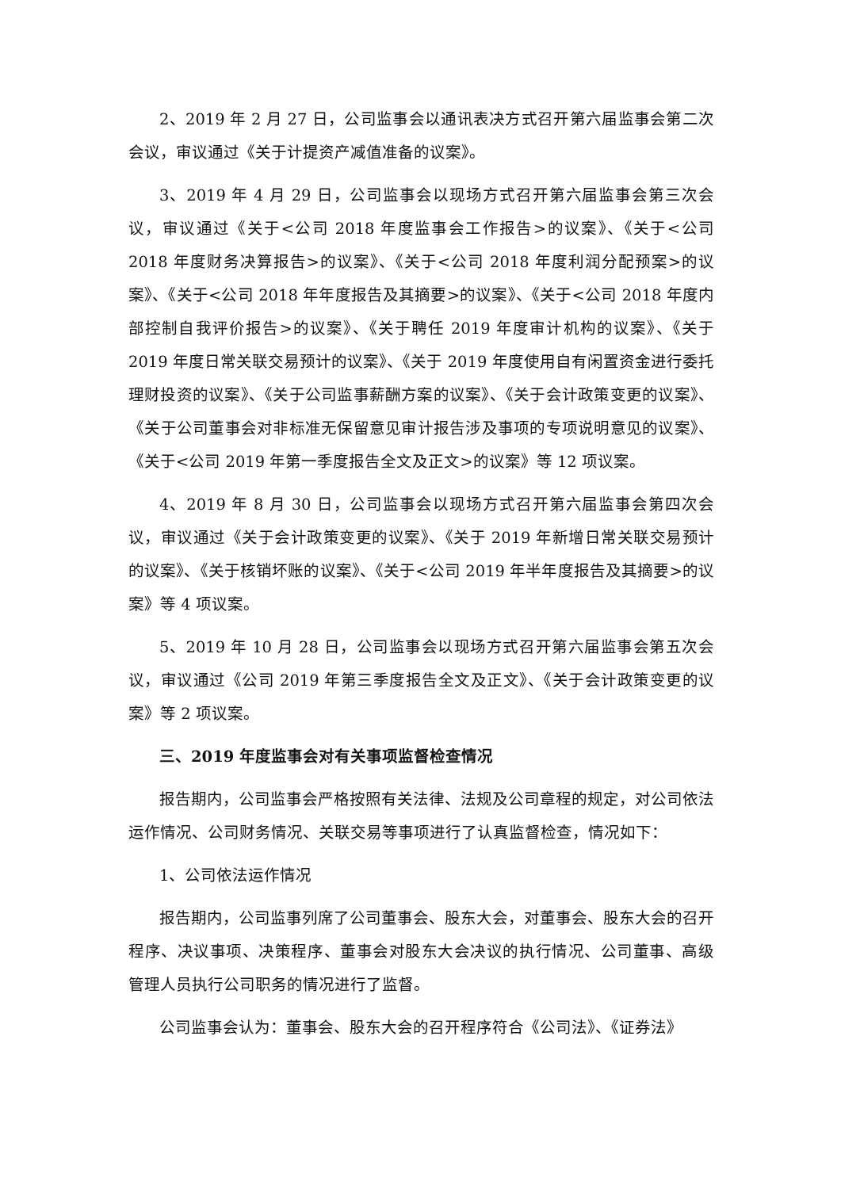2、2019 年 2 月 27 日，公司监事会以通讯表决方式召开第六届监事会第二次会议，审议通过《关于计提资产减值准备的议案》。
3、2019 年 4 月 29 日，公司监事会以现场方式召开第六届监事会第三次会议，审议通过《关于<公司 2018 年度监事会工作报告>的议案》、《关于<公司 2018 年度财务决算报告>的议案》、《关于<公司 2018 年度利润分配预案>的议案》、《关于<公司 2018 年年度报告及其摘要>的议案》、《关于<公司 2018 年度内部控制自我评价报告>的议案》、《关于聘任 2019 年度审计机构的议案》、《关于 2019 年度日常关联交易预计的议案》、《关于 2019 年度使用自有闲置资金进行委托理财投资的议案》、《关于公司监事薪酬方案的议案》、《关于会计政策变更的议案》、《关于公司董事会对非标准无保留意见审计报告涉及事项的专项说明意见的议案》、《关于<公司 2019 年第一季度报告全文及正文>的议案》等 12 项议案。
4、2019 年 8 月 30 日，公司监事会以现场方式召开第六届监事会第四次会议，审议通过《关于会计政策变更的议案》、《关于 2019 年新增日常关联交易预计的议案》、《关于核销坏账的议案》、《关于<公司 2019 年半年度报告及其摘要>的议案》等 4 项议案。
5、2019 年 10 月 28 日，公司监事会以现场方式召开第六届监事会第五次会议，审议通过《公司 2019 年第三季度报告全文及正文》、《关于会计政策变更的议案》等 2 项议案。
三、2019 年度监事会对有关事项监督检查情况
报告期内，公司监事会严格按照有关法律、法规及公司章程的规定，对公司依法运作情况、公司财务情况、关联交易等事项进行了认真监督检查，情况如下：
1、公司依法运作情况
报告期内，公司监事列席了公司董事会、股东大会，对董事会、股东大会的召开程序、决议事项、决策程序、董事会对股东大会决议的执行情况、公司董事、高级管理人员执行公司职务的情况进行了监督。
公司监事会认为：董事会、股东大会的召开程序符合《公司法》、《证券法》